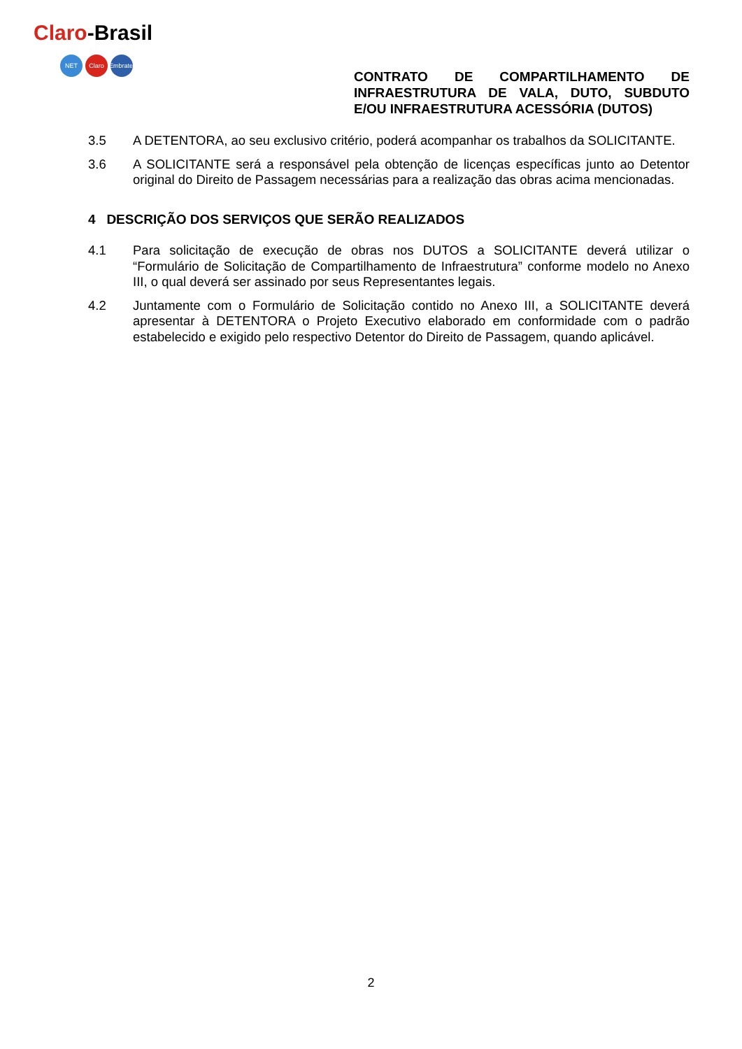Claro-Brasil
NET Claro Embratel
CONTRATO DE COMPARTILHAMENTO DE INFRAESTRUTURA DE VALA, DUTO, SUBDUTO E/OU INFRAESTRUTURA ACESSÓRIA (DUTOS)
3.5 A DETENTORA, ao seu exclusivo critério, poderá acompanhar os trabalhos da SOLICITANTE.
3.6 A SOLICITANTE será a responsável pela obtenção de licenças específicas junto ao Detentor original do Direito de Passagem necessárias para a realização das obras acima mencionadas.
4 DESCRIÇÃO DOS SERVIÇOS QUE SERÃO REALIZADOS
4.1 Para solicitação de execução de obras nos DUTOS a SOLICITANTE deverá utilizar o “Formulário de Solicitação de Compartilhamento de Infraestrutura” conforme modelo no Anexo III, o qual deverá ser assinado por seus Representantes legais.
4.2 Juntamente com o Formulário de Solicitação contido no Anexo III, a SOLICITANTE deverá apresentar à DETENTORA o Projeto Executivo elaborado em conformidade com o padrão estabelecido e exigido pelo respectivo Detentor do Direito de Passagem, quando aplicável.
2